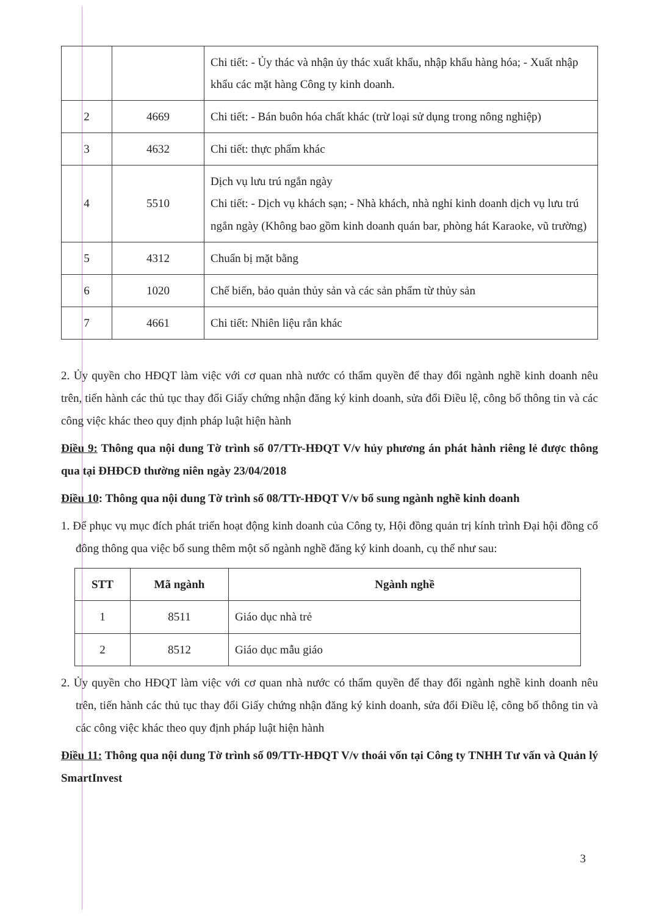| | | Chi tiết: - Ủy thác và nhận ủy thác xuất khẩu, nhập khẩu hàng hóa; - Xuất nhập khẩu các mặt hàng Công ty kinh doanh. |
| 2 | 4669 | Chi tiết: - Bán buôn hóa chất khác (trừ loại sử dụng trong nông nghiệp) |
| 3 | 4632 | Chi tiết: thực phẩm khác |
| 4 | 5510 | Dịch vụ lưu trú ngắn ngày Chi tiết: - Dịch vụ khách sạn; - Nhà khách, nhà nghỉ kinh doanh dịch vụ lưu trú ngắn ngày (Không bao gồm kinh doanh quán bar, phòng hát Karaoke, vũ trường) |
| 5 | 4312 | Chuẩn bị mặt bằng |
| 6 | 1020 | Chế biến, bảo quản thủy sản và các sản phẩm từ thủy sản |
| 7 | 4661 | Chi tiết: Nhiên liệu rắn khác |
2. Ủy quyền cho HĐQT làm việc với cơ quan nhà nước có thẩm quyền để thay đổi ngành nghề kinh doanh nêu trên, tiến hành các thủ tục thay đổi Giấy chứng nhận đăng ký kinh doanh, sửa đổi Điều lệ, công bố thông tin và các công việc khác theo quy định pháp luật hiện hành
Điều 9: Thông qua nội dung Tờ trình số 07/TTr-HĐQT V/v hủy phương án phát hành riêng lẻ được thông qua tại ĐHĐCĐ thường niên ngày 23/04/2018
Điều 10: Thông qua nội dung Tờ trình số 08/TTr-HĐQT V/v bổ sung ngành nghề kinh doanh
1. Để phục vụ mục đích phát triển hoạt động kinh doanh của Công ty, Hội đồng quản trị kính trình Đại hội đồng cổ đông thông qua việc bổ sung thêm một số ngành nghề đăng ký kinh doanh, cụ thể như sau:
| STT | Mã ngành | Ngành nghề |
| --- | --- | --- |
| 1 | 8511 | Giáo dục nhà trẻ |
| 2 | 8512 | Giáo dục mẫu giáo |
2. Ủy quyền cho HĐQT làm việc với cơ quan nhà nước có thẩm quyền để thay đổi ngành nghề kinh doanh nêu trên, tiến hành các thủ tục thay đổi Giấy chứng nhận đăng ký kinh doanh, sửa đổi Điều lệ, công bố thông tin và các công việc khác theo quy định pháp luật hiện hành
Điều 11: Thông qua nội dung Tờ trình số 09/TTr-HĐQT V/v thoái vốn tại Công ty TNHH Tư vấn và Quản lý SmartInvest
3